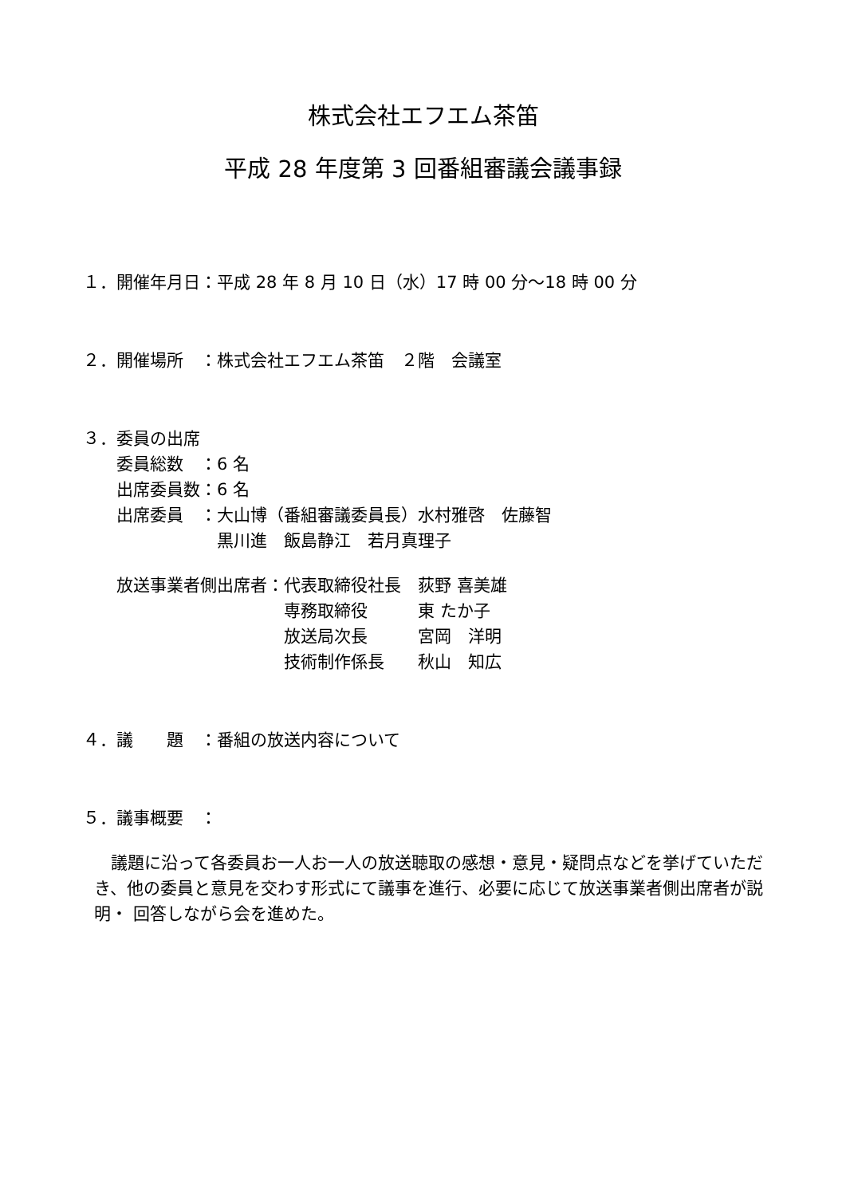株式会社エフエム茶笛
平成 28 年度第 3 回番組審議会議事録
１．開催年月日：平成 28 年 8 月 10 日（水）17 時 00 分～18 時 00 分
２．開催場所　：株式会社エフエム茶笛　２階　会議室
３．委員の出席
　　委員総数　：6 名
　　出席委員数：6 名
　　出席委員　：大山博（番組審議委員長）水村雅啓　佐藤智
　　　　　　　　黒川進　飯島静江　若月真理子
　　放送事業者側出席者：代表取締役社長　荻野 喜美雄
　　　　　　　　　　　　専務取締役　　　東 たか子
　　　　　　　　　　　　放送局次長　　　宮岡　洋明
　　　　　　　　　　　　技術制作係長　　秋山　知広
４．議　　題　：番組の放送内容について
５．議事概要　：
　議題に沿って各委員お一人お一人の放送聴取の感想・意見・疑問点などを挙げていただき、他の委員と意見を交わす形式にて議事を進行、必要に応じて放送事業者側出席者が説明・ 回答しながら会を進めた。